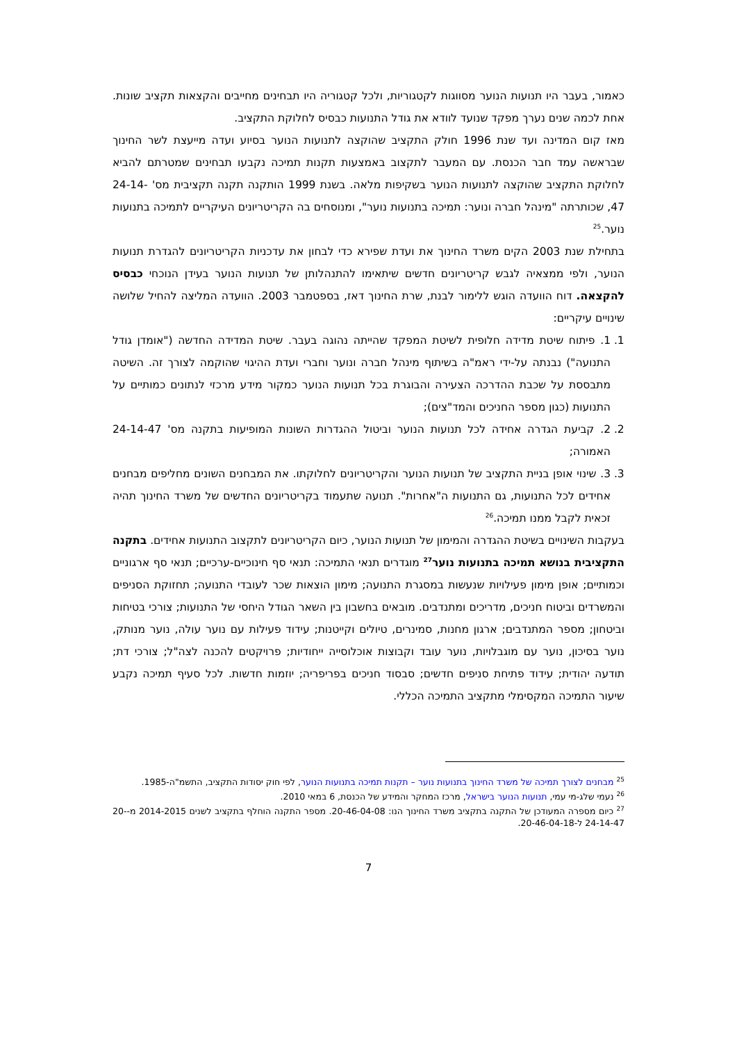כאמור, בעבר היו תנועות הנוער מסווגות לקטגוריות, ולכל קטגוריה היו תבחינים מחייבים והקצאות תקציב שונות. אחת לכמה שנים נערך מפקד שנועד לוודא את גודל התנועות כבסיס לחלוקת התקציב.
מאז קום המדינה ועד שנת 1996 חולק התקציב שהוקצה לתנועות הנוער בסיוע ועדה מייעצת לשר החינוך שבראשה עמד חבר הכנסת. עם המעבר לתקצוב באמצעות תקנות תמיכה נקבעו תבחינים שמטרתם להביא לחלוקת התקציב שהוקצה לתנועות הנוער בשקיפות מלאה. בשנת 1999 הותקנה תקנה תקציבית מס' 24-14-47, שכותרתה "מינהל חברה ונוער: תמיכה בתנועות נוער", ומנוסחים בה הקריטריונים העיקריים לתמיכה בתנועות נוער.<sup>25</sup>
בתחילת שנת 2003 הקים משרד החינוך את ועדת שפירא כדי לבחון את עדכניות הקריטריונים להגדרת תנועות הנוער, ולפי ממצאיה לגבש קריטריונים חדשים שיתאימו להתנהלותן של תנועות הנוער בעידן הנוכחי כבסיס להקצאה. דוח הוועדה הוגש ללימור לבנת, שרת החינוך דאז, בספטמבר 2003. הוועדה המליצה להחיל שלושה שינויים עיקריים:
1. 1. פיתוח שיטת מדידה חלופית לשיטת המפקד שהייתה נהוגה בעבר. שיטת המדידה החדשה ("אומדן גודל התנועה") נבנתה על-ידי ראמ"ה בשיתוף מינהל חברה ונוער וחברי ועדת ההיגוי שהוקמה לצורך זה. השיטה מתבססת על שכבת ההדרכה הצעירה והבוגרת בכל תנועות הנוער כמקור מידע מרכזי לנתונים כמותיים על התנועות (כגון מספר החניכים והמד"צים);
2. 2. קביעת הגדרה אחידה לכל תנועות הנוער וביטול ההגדרות השונות המופיעות בתקנה מס' 24-14-47 האמורה;
3. 3. שינוי אופן בניית התקציב של תנועות הנוער והקריטריונים לחלוקתו. את המבחנים השונים מחליפים מבחנים אחידים לכל התנועות, גם התנועות ה"אחרות". תנועה שתעמוד בקריטריונים החדשים של משרד החינוך תהיה זכאית לקבל ממנו תמיכה.<sup>26</sup>
בעקבות השינויים בשיטת ההגדרה והמימון של תנועות הנוער, כיום הקריטריונים לתקצוב התנועות אחידים. בתקנה התקציבית בנושא תמיכה בתנועות נוער<sup>27</sup> מוגדרים תנאי התמיכה: תנאי סף חינוכיים-ערכיים; תנאי סף ארגוניים וכמותיים; אופן מימון פעילויות שנעשות במסגרת התנועה; מימון הוצאות שכר לעובדי התנועה; תחזוקת הסניפים והמשרדים וביטוח חניכים, מדריכים ומתנדבים. מובאים בחשבון בין השאר הגודל היחסי של התנועות; צורכי בטיחות וביטחון; מספר המתנדבים; ארגון מחנות, סמינרים, טיולים וקייטנות; עידוד פעילות עם נוער עולה, נוער מנותק, נוער בסיכון, נוער עם מוגבלויות, נוער עובד וקבוצות אוכלוסייה ייחודיות; פרויקטים להכנה לצה"ל; צורכי דת; תודעה יהודית; עידוד פתיחת סניפים חדשים; סבסוד חניכים בפריפריה; יוזמות חדשות. לכל סעיף תמיכה נקבע שיעור התמיכה המקסימלי מתקציב התמיכה הכללי.
<sup>25</sup> מבחנים לצורך תמיכה של משרד החינוך בתנועות נוער – תקנות תמיכה בתנועות הנוער, לפי חוק יסודות התקציב, התשמ"ה-1985.
<sup>26</sup> נעמי שלג-מי עמי, תנועות הנוער בישראל, מרכז המחקר והמידע של הכנסת, 6 במאי 2010.
<sup>27</sup> כיום מספרה המעודכן של התקנה בתקציב משרד החינוך הנו: 20-46-04-08. מספר התקנה הוחלף בתקציב לשנים 2014-2015 מ-20-24-14-47 ל-20-46-04-18.
7